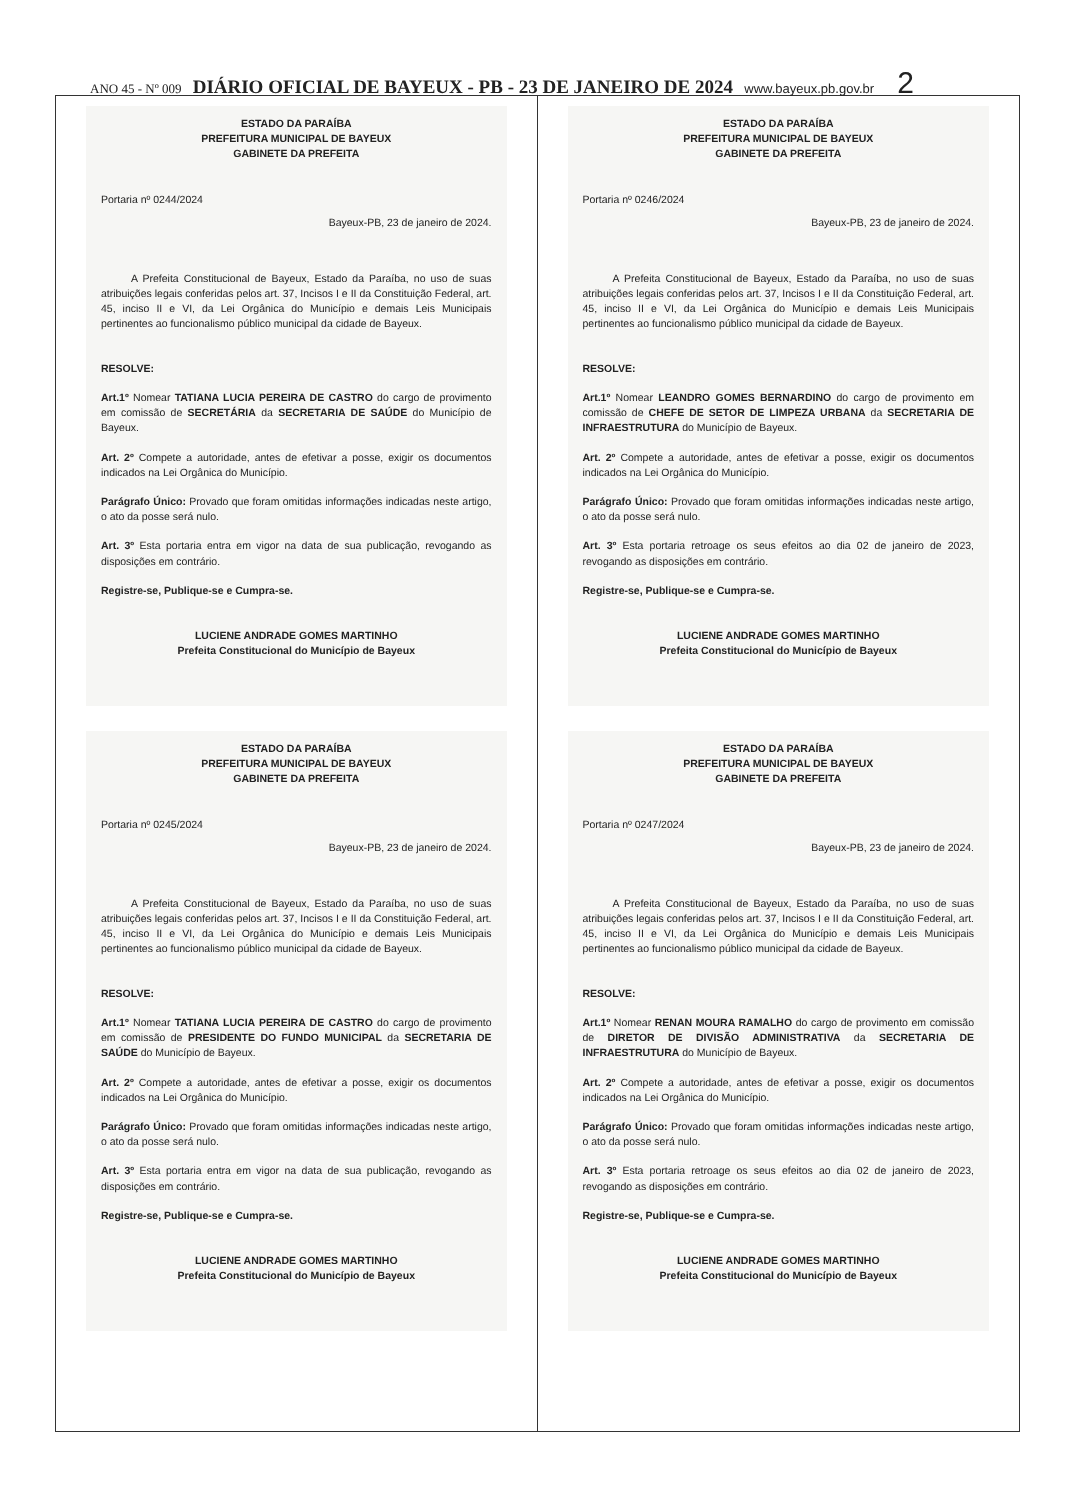ANO 45 - Nº 009 DIÁRIO OFICIAL DE BAYEUX - PB - 23 DE JANEIRO DE 2024 www.bayeux.pb.gov.br 2
ESTADO DA PARAÍBA
PREFEITURA MUNICIPAL DE BAYEUX
GABINETE DA PREFEITA
Portaria nº 0244/2024
Bayeux-PB, 23 de janeiro de 2024.
A Prefeita Constitucional de Bayeux, Estado da Paraíba, no uso de suas atribuições legais conferidas pelos art. 37, Incisos I e II da Constituição Federal, art. 45, inciso II e VI, da Lei Orgânica do Município e demais Leis Municipais pertinentes ao funcionalismo público municipal da cidade de Bayeux.
RESOLVE:
Art.1º Nomear TATIANA LUCIA PEREIRA DE CASTRO do cargo de provimento em comissão de SECRETÁRIA da SECRETARIA DE SAÚDE do Município de Bayeux.
Art. 2º Compete a autoridade, antes de efetivar a posse, exigir os documentos indicados na Lei Orgânica do Município.
Parágrafo Único: Provado que foram omitidas informações indicadas neste artigo, o ato da posse será nulo.
Art. 3º Esta portaria entra em vigor na data de sua publicação, revogando as disposições em contrário.
Registre-se, Publique-se e Cumpra-se.
LUCIENE ANDRADE GOMES MARTINHO
Prefeita Constitucional do Município de Bayeux
ESTADO DA PARAÍBA
PREFEITURA MUNICIPAL DE BAYEUX
GABINETE DA PREFEITA
Portaria nº 0245/2024
Bayeux-PB, 23 de janeiro de 2024.
A Prefeita Constitucional de Bayeux, Estado da Paraíba, no uso de suas atribuições legais conferidas pelos art. 37, Incisos I e II da Constituição Federal, art. 45, inciso II e VI, da Lei Orgânica do Município e demais Leis Municipais pertinentes ao funcionalismo público municipal da cidade de Bayeux.
RESOLVE:
Art.1º Nomear TATIANA LUCIA PEREIRA DE CASTRO do cargo de provimento em comissão de PRESIDENTE DO FUNDO MUNICIPAL da SECRETARIA DE SAÚDE do Município de Bayeux.
Art. 2º Compete a autoridade, antes de efetivar a posse, exigir os documentos indicados na Lei Orgânica do Município.
Parágrafo Único: Provado que foram omitidas informações indicadas neste artigo, o ato da posse será nulo.
Art. 3º Esta portaria entra em vigor na data de sua publicação, revogando as disposições em contrário.
Registre-se, Publique-se e Cumpra-se.
LUCIENE ANDRADE GOMES MARTINHO
Prefeita Constitucional do Município de Bayeux
ESTADO DA PARAÍBA
PREFEITURA MUNICIPAL DE BAYEUX
GABINETE DA PREFEITA
Portaria nº 0246/2024
Bayeux-PB, 23 de janeiro de 2024.
A Prefeita Constitucional de Bayeux, Estado da Paraíba, no uso de suas atribuições legais conferidas pelos art. 37, Incisos I e II da Constituição Federal, art. 45, inciso II e VI, da Lei Orgânica do Município e demais Leis Municipais pertinentes ao funcionalismo público municipal da cidade de Bayeux.
RESOLVE:
Art.1º Nomear LEANDRO GOMES BERNARDINO do cargo de provimento em comissão de CHEFE DE SETOR DE LIMPEZA URBANA da SECRETARIA DE INFRAESTRUTURA do Município de Bayeux.
Art. 2º Compete a autoridade, antes de efetivar a posse, exigir os documentos indicados na Lei Orgânica do Município.
Parágrafo Único: Provado que foram omitidas informações indicadas neste artigo, o ato da posse será nulo.
Art. 3º Esta portaria retroage os seus efeitos ao dia 02 de janeiro de 2023, revogando as disposições em contrário.
Registre-se, Publique-se e Cumpra-se.
LUCIENE ANDRADE GOMES MARTINHO
Prefeita Constitucional do Município de Bayeux
ESTADO DA PARAÍBA
PREFEITURA MUNICIPAL DE BAYEUX
GABINETE DA PREFEITA
Portaria nº 0247/2024
Bayeux-PB, 23 de janeiro de 2024.
A Prefeita Constitucional de Bayeux, Estado da Paraíba, no uso de suas atribuições legais conferidas pelos art. 37, Incisos I e II da Constituição Federal, art. 45, inciso II e VI, da Lei Orgânica do Município e demais Leis Municipais pertinentes ao funcionalismo público municipal da cidade de Bayeux.
RESOLVE:
Art.1º Nomear RENAN MOURA RAMALHO do cargo de provimento em comissão de DIRETOR DE DIVISÃO ADMINISTRATIVA da SECRETARIA DE INFRAESTRUTURA do Município de Bayeux.
Art. 2º Compete a autoridade, antes de efetivar a posse, exigir os documentos indicados na Lei Orgânica do Município.
Parágrafo Único: Provado que foram omitidas informações indicadas neste artigo, o ato da posse será nulo.
Art. 3º Esta portaria retroage os seus efeitos ao dia 02 de janeiro de 2023, revogando as disposições em contrário.
Registre-se, Publique-se e Cumpra-se.
LUCIENE ANDRADE GOMES MARTINHO
Prefeita Constitucional do Município de Bayeux